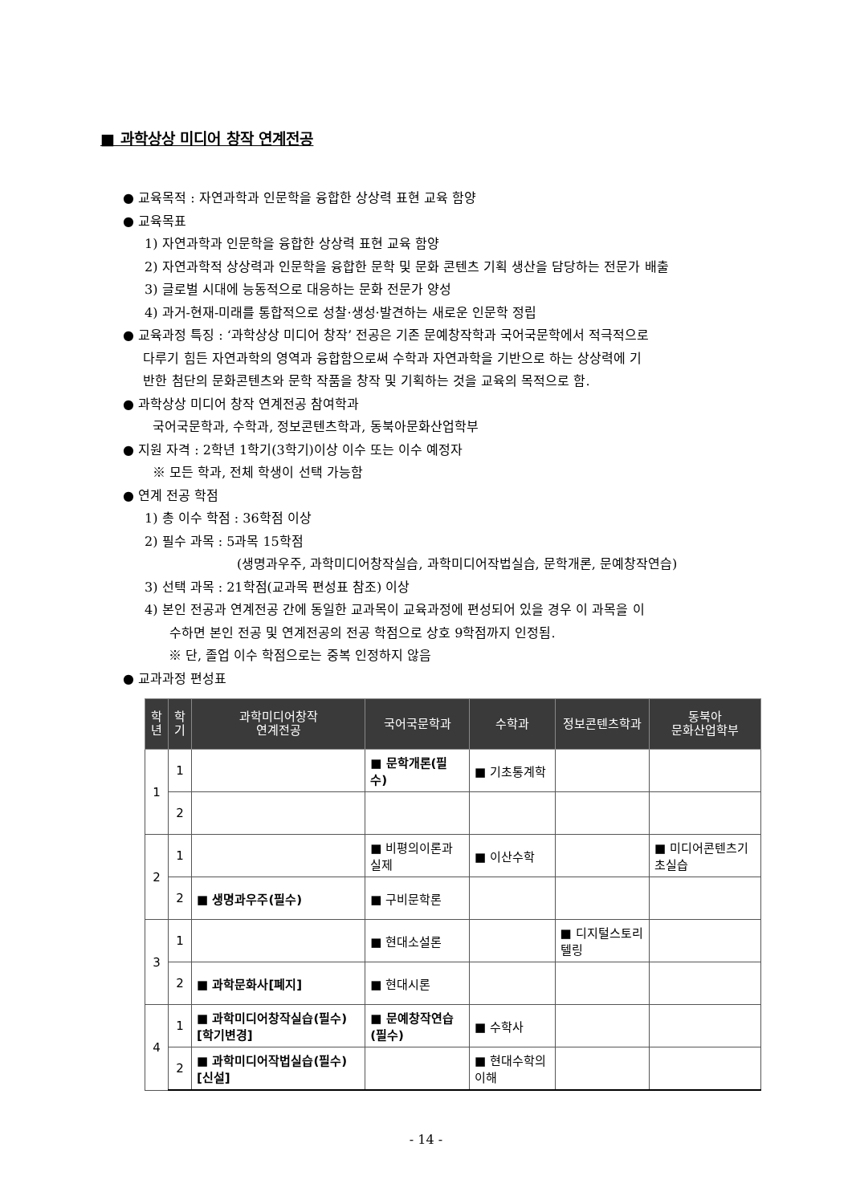■ 과학상상 미디어 창작 연계전공
● 교육목적 : 자연과학과 인문학을 융합한 상상력 표현 교육 함양
● 교육목표
1) 자연과학과 인문학을 융합한 상상력 표현 교육 함양
2) 자연과학적 상상력과 인문학을 융합한 문학 및 문화 콘텐츠 기획 생산을 담당하는 전문가 배출
3) 글로벌 시대에 능동적으로 대응하는 문화 전문가 양성
4) 과거-현재-미래를 통합적으로 성찰·생성·발견하는 새로운 인문학 정립
● 교육과정 특징 : ‘과학상상 미디어 창작’ 전공은 기존 문예창작학과 국어국문학에서 적극적으로
다루기 힘든 자연과학의 영역과 융합함으로써 수학과 자연과학을 기반으로 하는 상상력에 기
반한 첨단의 문화콘텐츠와 문학 작품을 창작 및 기획하는 것을 교육의 목적으로 함.
● 과학상상 미디어 창작 연계전공 참여학과
국어국문학과, 수학과, 정보콘텐츠학과, 동북아문화산업학부
● 지원 자격 : 2학년 1학기(3학기)이상 이수 또는 이수 예정자
※ 모든 학과, 전체 학생이 선택 가능함
● 연계 전공 학점
1) 총 이수 학점 : 36학점 이상
2) 필수 과목 : 5과목 15학점
(생명과우주, 과학미디어창작실습, 과학미디어작법실습, 문학개론, 문예창작연습)
3) 선택 과목 : 21학점(교과목 편성표 참조) 이상
4) 본인 전공과 연계전공 간에 동일한 교과목이 교육과정에 편성되어 있을 경우 이 과목을 이
수하면 본인 전공 및 연계전공의 전공 학점으로 상호 9학점까지 인정됨.
※ 단, 졸업 이수 학점으로는 중복 인정하지 않음
● 교과과정 편성표
| 학 년 | 학 기 | 과학미디어창작 연계전공 | 국어국문학과 | 수학과 | 정보콘텐츠학과 | 동북아 문화산업학부 |
| --- | --- | --- | --- | --- | --- | --- |
| 1 | 1 | | ■ 문학개론(필수) | ■ 기초통계학 | | |
| | 2 | | | | | |
| 2 | 1 | | ■ 비평의이론과실제 | ■ 이산수학 | | ■ 미디어콘텐츠기초실습 |
| | 2 | ■ 생명과우주(필수) | ■ 구비문학론 | | | |
| 3 | 1 | | ■ 현대소설론 | | ■ 디지털스토리텔링 | |
| | 2 | ■ 과학문화사[폐지] | ■ 현대시론 | | | |
| 4 | 1 | ■ 과학미디어창작실습(필수)[학기변경] | ■ 문예창작연습(필수) | ■ 수학사 | | |
| | 2 | ■ 과학미디어작법실습(필수) [신설] | | ■ 현대수학의이해 | | |
- 14 -